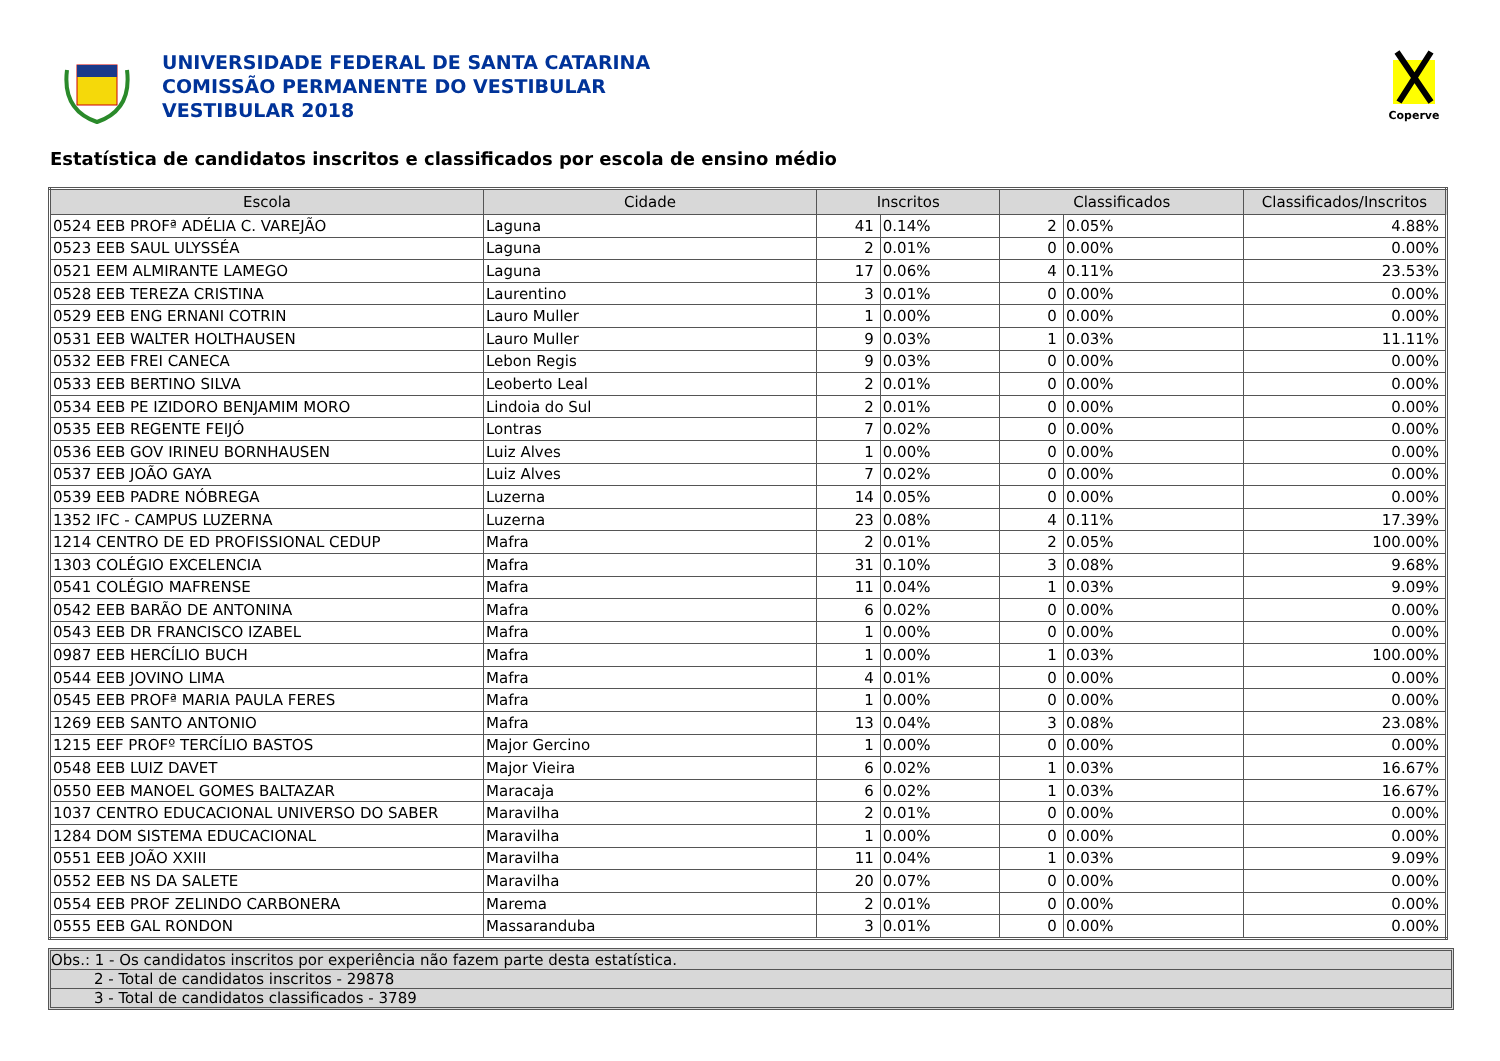UNIVERSIDADE FEDERAL DE SANTA CATARINA
COMISSÃO PERMANENTE DO VESTIBULAR
VESTIBULAR 2018
Coperve
Estatística de candidatos inscritos e classificados por escola de ensino médio
| Escola | Cidade | Inscritos | | Classificados | | Classificados/Inscritos |
| --- | --- | --- | --- | --- | --- | --- |
| 0524 EEB PROFª ADÉLIA C. VAREJÃO | Laguna | 41 | 0.14% | 2 | 0.05% | 4.88% |
| 0523 EEB SAUL ULYSSÉA | Laguna | 2 | 0.01% | 0 | 0.00% | 0.00% |
| 0521 EEM ALMIRANTE LAMEGO | Laguna | 17 | 0.06% | 4 | 0.11% | 23.53% |
| 0528 EEB TEREZA CRISTINA | Laurentino | 3 | 0.01% | 0 | 0.00% | 0.00% |
| 0529 EEB ENG ERNANI COTRIN | Lauro Muller | 1 | 0.00% | 0 | 0.00% | 0.00% |
| 0531 EEB WALTER HOLTHAUSEN | Lauro Muller | 9 | 0.03% | 1 | 0.03% | 11.11% |
| 0532 EEB FREI CANECA | Lebon Regis | 9 | 0.03% | 0 | 0.00% | 0.00% |
| 0533 EEB BERTINO SILVA | Leoberto Leal | 2 | 0.01% | 0 | 0.00% | 0.00% |
| 0534 EEB PE IZIDORO BENJAMIM MORO | Lindoia do Sul | 2 | 0.01% | 0 | 0.00% | 0.00% |
| 0535 EEB REGENTE FEIJÓ | Lontras | 7 | 0.02% | 0 | 0.00% | 0.00% |
| 0536 EEB GOV IRINEU BORNHAUSEN | Luiz Alves | 1 | 0.00% | 0 | 0.00% | 0.00% |
| 0537 EEB JOÃO GAYA | Luiz Alves | 7 | 0.02% | 0 | 0.00% | 0.00% |
| 0539 EEB PADRE NÓBREGA | Luzerna | 14 | 0.05% | 0 | 0.00% | 0.00% |
| 1352 IFC - CAMPUS LUZERNA | Luzerna | 23 | 0.08% | 4 | 0.11% | 17.39% |
| 1214 CENTRO DE ED PROFISSIONAL CEDUP | Mafra | 2 | 0.01% | 2 | 0.05% | 100.00% |
| 1303 COLÉGIO EXCELENCIA | Mafra | 31 | 0.10% | 3 | 0.08% | 9.68% |
| 0541 COLÉGIO MAFRENSE | Mafra | 11 | 0.04% | 1 | 0.03% | 9.09% |
| 0542 EEB BARÃO DE ANTONINA | Mafra | 6 | 0.02% | 0 | 0.00% | 0.00% |
| 0543 EEB DR FRANCISCO IZABEL | Mafra | 1 | 0.00% | 0 | 0.00% | 0.00% |
| 0987 EEB HERCÍLIO BUCH | Mafra | 1 | 0.00% | 1 | 0.03% | 100.00% |
| 0544 EEB JOVINO LIMA | Mafra | 4 | 0.01% | 0 | 0.00% | 0.00% |
| 0545 EEB PROFª MARIA PAULA FERES | Mafra | 1 | 0.00% | 0 | 0.00% | 0.00% |
| 1269 EEB SANTO ANTONIO | Mafra | 13 | 0.04% | 3 | 0.08% | 23.08% |
| 1215 EEF PROFº TERCÍLIO BASTOS | Major Gercino | 1 | 0.00% | 0 | 0.00% | 0.00% |
| 0548 EEB LUIZ DAVET | Major Vieira | 6 | 0.02% | 1 | 0.03% | 16.67% |
| 0550 EEB MANOEL GOMES BALTAZAR | Maracaja | 6 | 0.02% | 1 | 0.03% | 16.67% |
| 1037 CENTRO EDUCACIONAL UNIVERSO DO SABER | Maravilha | 2 | 0.01% | 0 | 0.00% | 0.00% |
| 1284 DOM SISTEMA EDUCACIONAL | Maravilha | 1 | 0.00% | 0 | 0.00% | 0.00% |
| 0551 EEB JOÃO XXIII | Maravilha | 11 | 0.04% | 1 | 0.03% | 9.09% |
| 0552 EEB NS DA SALETE | Maravilha | 20 | 0.07% | 0 | 0.00% | 0.00% |
| 0554 EEB PROF ZELINDO CARBONERA | Marema | 2 | 0.01% | 0 | 0.00% | 0.00% |
| 0555 EEB GAL RONDON | Massaranduba | 3 | 0.01% | 0 | 0.00% | 0.00% |
Obs.: 1 - Os candidatos inscritos por experiência não fazem parte desta estatística.
2 - Total de candidatos inscritos - 29878
3 - Total de candidatos classificados - 3789